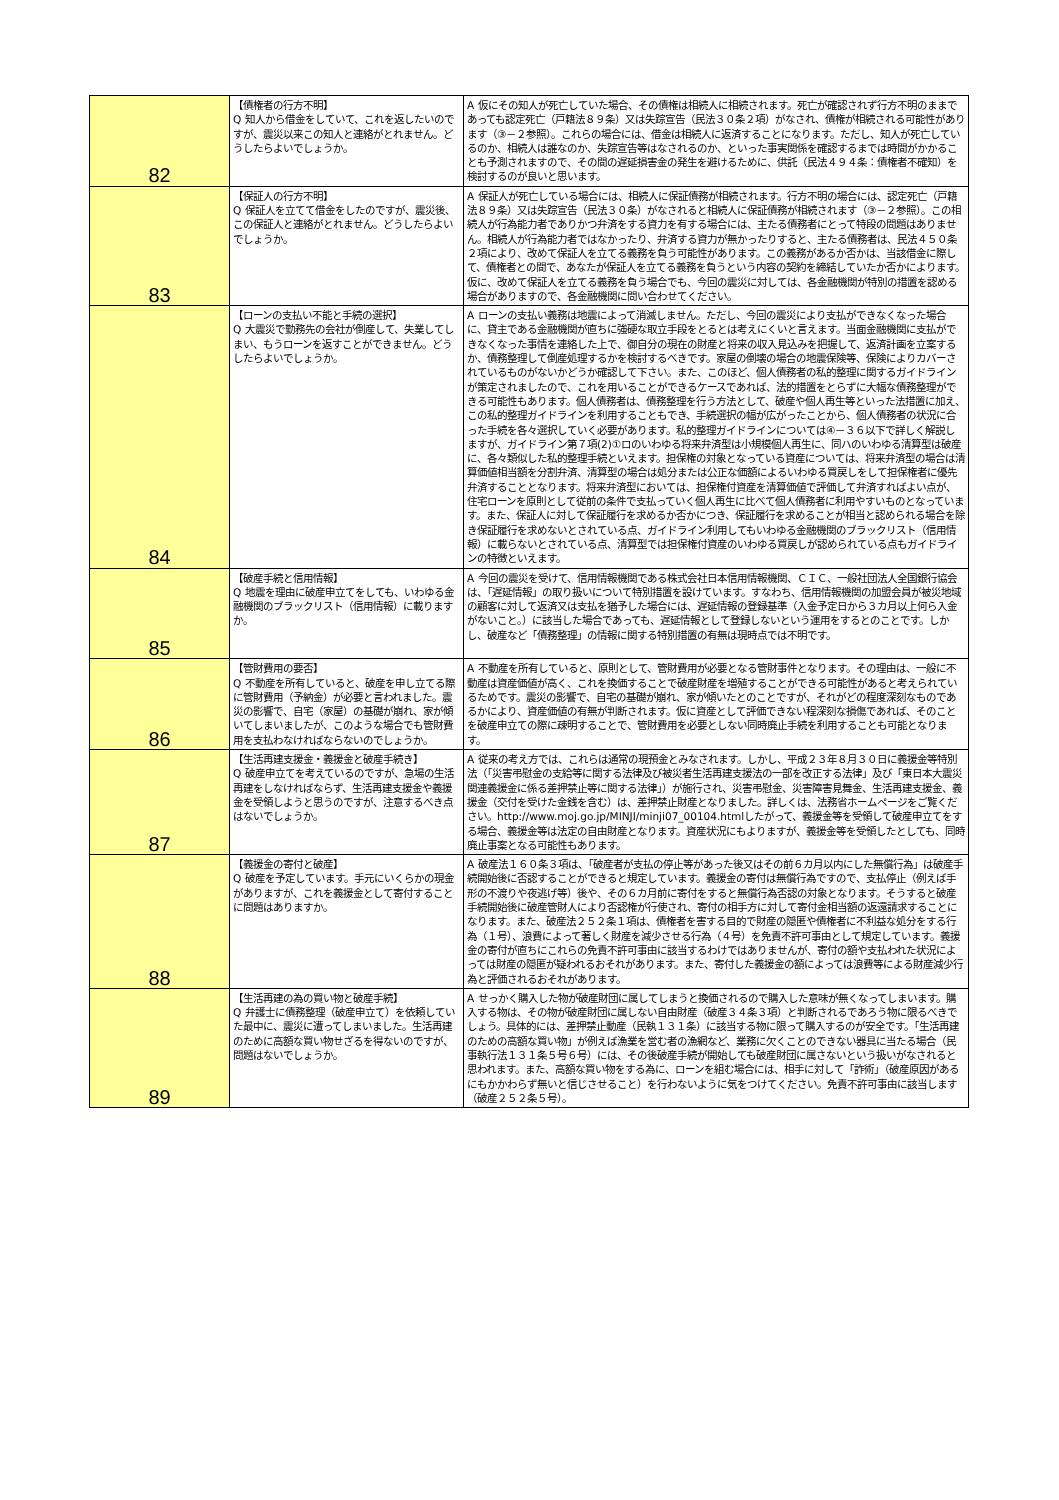| 82 | 【債権者の行方不明】 Q 知人から借金をしていて、これを返したいのですが、震災以来この知人と連絡がとれません。どうしたらよいでしょうか。 | A 仮にその知人が死亡していた場合、その債権は相続人に相続されます。死亡が確認されず行方不明のままであっても認定死亡（戸籍法８９条）又は失踪宣告（民法３０条２項）がなされ、債権が相続される可能性があります（③－２参照）。これらの場合には、借金は相続人に返済することになります。ただし、知人が死亡しているのか、相続人は誰なのか、失踪宣告等はなされるのか、といった事実関係を確認するまでは時間がかかることも予測されますので、その間の遅延損害金の発生を避けるために、供託（民法４９４条：債権者不確知）を検討するのが良いと思います。 |
| 83 | 【保証人の行方不明】 Q 保証人を立てて借金をしたのですが、震災後、この保証人と連絡がとれません。どうしたらよいでしょうか。 | A 保証人が死亡している場合には、相続人に保証債務が相続されます。行方不明の場合には、認定死亡（戸籍法８９条）又は失踪宣告（民法３０条）がなされると相続人に保証債務が相続されます（③－２参照）。この相続人が行為能力者でありかつ弁済をする資力を有する場合には、主たる債務者にとって特段の問題はありません。相続人が行為能力者ではなかったり、弁済する資力が無かったりすると、主たる債務者は、民法４５０条２項により、改めて保証人を立てる義務を負う可能性があります。この義務があるか否かは、当該借金に際して、債権者との間で、あなたが保証人を立てる義務を負うという内容の契約を締結していたか否かによります。仮に、改めて保証人を立てる義務を負う場合でも、今回の震災に対しては、各金融機関が特別の措置を認める場合がありますので、各金融機関に問い合わせてください。 |
| 84 | 【ローンの支払い不能と手続の選択】 Q 大震災で勤務先の会社が倒産して、失業してしまい、もうローンを返すことができません。どうしたらよいでしょうか。 | A ローンの支払い義務は地震によって消滅しません。ただし、今回の震災により支払ができなくなった場合に、貸主である金融機関が直ちに強硬な取立手段をとるとは考えにくいと言えます。当面金融機関に支払ができなくなった事情を連絡した上で、御自分の現在の財産と将来の収入見込みを把握して、返済計画を立案するか、債務整理して倒産処理するかを検討するべきです。家屋の倒壊の場合の地震保険等、保険によりカバーされているものがないかどうか確認して下さい。また、このほど、個人債務者の私的整理に関するガイドラインが策定されましたので、これを用いることができるケースであれば、法的措置をとらずに大幅な債務整理ができる可能性もあります。個人債務者は、債務整理を行う方法として、破産や個人再生等といった法措置に加え、この私的整理ガイドラインを利用することもでき、手続選択の幅が広がったことから、個人債務者の状況に合った手続を各々選択していく必要があります。私的整理ガイドラインについては④－３６以下で詳しく解説しますが、ガイドライン第７項(2)①ロのいわゆる将来弁済型は小規模個人再生に、同ハのいわゆる清算型は破産に、各々類似した私的整理手続といえます。担保権の対象となっている資産については、将来弁済型の場合は清算価値相当額を分割弁済、清算型の場合は処分または公正な価額によるいわゆる買戻しをして担保権者に優先弁済することとなります。将来弁済型においては、担保権付資産を清算価値で評価して弁済すればよい点が、住宅ローンを原則として従前の条件で支払っていく個人再生に比べて個人債務者に利用やすいものとなっています。また、保証人に対して保証履行を求めるか否かにつき、保証履行を求めることが相当と認められる場合を除き保証履行を求めないとされている点、ガイドライン利用してもいわゆる金融機関のブラックリスト（信用情報）に載らないとされている点、清算型では担保権付資産のいわゆる買戻しが認められている点もガイドラインの特徴といえます。 |
| 85 | 【破産手続と信用情報】 Q 地震を理由に破産申立てをしても、いわゆる金融機関のブラックリスト（信用情報）に載りますか。 | A 今回の震災を受けて、信用情報機関である株式会社日本信用情報機関、ＣＩＣ、一般社団法人全国銀行協会は、「遅延情報」の取り扱いについて特別措置を設けています。すなわち、信用情報機関の加盟会員が被災地域の顧客に対して返済又は支払を猶予した場合には、遅延情報の登録基準（入金予定日から３カ月以上何ら入金がないこと。）に該当した場合であっても、遅延情報として登録しないという運用をするとのことです。しかし、破産など「債務整理」の情報に関する特別措置の有無は現時点では不明です。 |
| 86 | 【管財費用の要否】 Q 不動産を所有していると、破産を申し立てる際に管財費用（予納金）が必要と言われました。震災の影響で、自宅（家屋）の基礎が崩れ、家が傾いてしまいましたが、このような場合でも管財費用を支払わなければならないのでしょうか。 | A 不動産を所有していると、原則として、管財費用が必要となる管財事件となります。その理由は、一般に不動産は資産価値が高く、これを換価することで破産財産を増殖することができる可能性があると考えられているためです。震災の影響で、自宅の基礎が崩れ、家が傾いたとのことですが、それがどの程度深刻なものであるかにより、資産価値の有無が判断されます。仮に資産として評価できない程深刻な損傷であれば、そのことを破産申立ての際に疎明することで、管財費用を必要としない同時廃止手続を利用することも可能となります。 |
| 87 | 【生活再建支援金・義援金と破産手続き】 Q 破産申立てを考えているのですが、急場の生活再建をしなければならず、生活再建支援金や義援金を受領しようと思うのですが、注意するべき点はないでしょうか。 | A 従来の考え方では、これらは通常の現預金とみなされます。しかし、平成２３年８月３０日に義援金等特別法（「災害弔慰金の支給等に関する法律及び被災者生活再建支援法の一部を改正する法律」及び「東日本大震災関連義援金に係る差押禁止等に関する法律」）が施行され、災害弔慰金、災害障害見舞金、生活再建支援金、義援金（交付を受けた金銭を含む）は、差押禁止財産となりました。詳しくは、法務省ホームページをご覧ください。http://www.moj.go.jp/MINJI/minji07_00104.htmlしたがって、義援金等を受領して破産申立てをする場合、義援金等は法定の自由財産となります。資産状況にもよりますが、義援金等を受領したとしても、同時廃止事案となる可能性もあります。 |
| 88 | 【義援金の寄付と破産】 Q 破産を予定しています。手元にいくらかの現金がありますが、これを義援金として寄付することに問題はありますか。 | A 破産法１６０条３項は、「破産者が支払の停止等があった後又はその前６カ月以内にした無償行為」は破産手続開始後に否認することができると規定しています。義援金の寄付は無償行為ですので、支払停止（例えば手形の不渡りや夜逃げ等）後や、その６カ月前に寄付をすると無償行為否認の対象となります。そうすると破産手続開始後に破産管財人により否認権が行使され、寄付の相手方に対して寄付金相当額の返還請求することになります。また、破産法２５２条１項は、債権者を害する目的で財産の隠匿や債権者に不利益な処分をする行為（１号）、浪費によって著しく財産を減少させる行為（４号）を免責不許可事由として規定しています。義援金の寄付が直ちにこれらの免責不許可事由に該当するわけではありませんが、寄付の額や支払われた状況によっては財産の隠匿が疑われるおそれがあります。また、寄付した義援金の額によっては浪費等による財産減少行為と評価されるおそれがあります。 |
| 89 | 【生活再建の為の買い物と破産手続】 Q 弁護士に債務整理（破産申立て）を依頼していた最中に、震災に遭ってしまいました。生活再建のために高額な買い物せざるを得ないのですが、問題はないでしょうか。 | A せっかく購入した物が破産財団に属してしまうと換価されるので購入した意味が無くなってしまいます。購入する物は、その物が破産財団に属しない自由財産（破産３４条３項）と判断されるであろう物に限るべきでしょう。具体的には、差押禁止動産（民執１３１条）に該当する物に限って購入するのが安全です。「生活再建のための高額な買い物」が例えば漁業を営む者の漁網など、業務に欠くことのできない器具に当たる場合（民事執行法１３１条５号６号）には、その後破産手続が開始しても破産財団に属さないという扱いがなされると思われます。また、高額な買い物をする為に、ローンを組む場合には、相手に対して「詐術」（破産原因があるにもかかわらず無いと信じさせること）を行わないように気をつけてください。免責不許可事由に該当します（破産２５２条５号）。 |